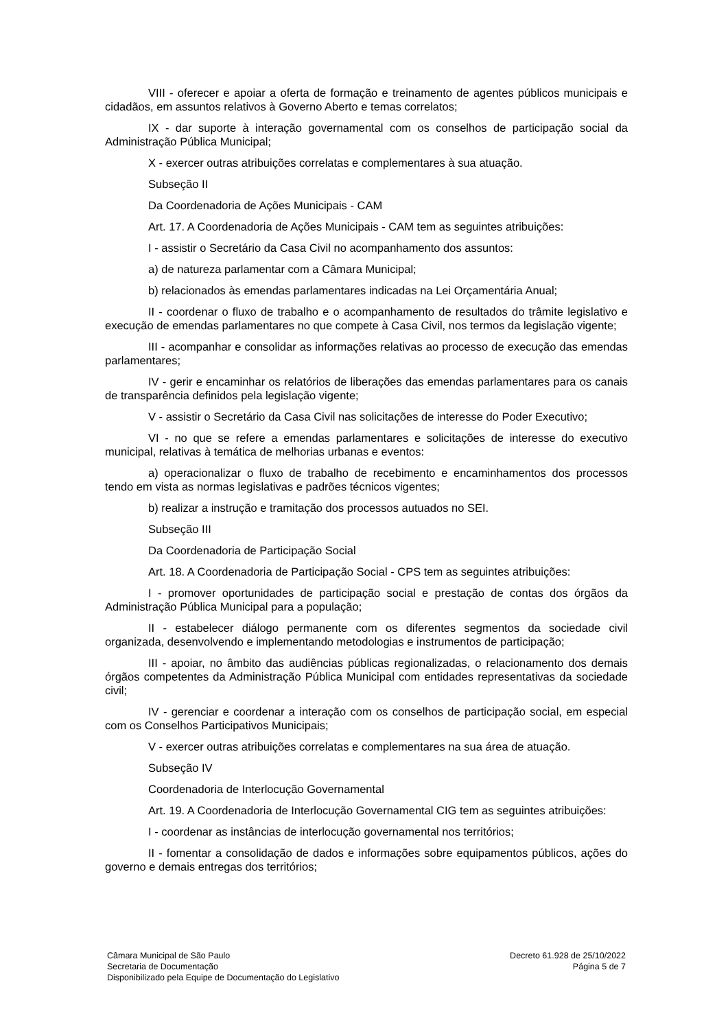VIII - oferecer e apoiar a oferta de formação e treinamento de agentes públicos municipais e cidadãos, em assuntos relativos à Governo Aberto e temas correlatos;
IX - dar suporte à interação governamental com os conselhos de participação social da Administração Pública Municipal;
X - exercer outras atribuições correlatas e complementares à sua atuação.
Subseção II
Da Coordenadoria de Ações Municipais - CAM
Art. 17. A Coordenadoria de Ações Municipais - CAM tem as seguintes atribuições:
I - assistir o Secretário da Casa Civil no acompanhamento dos assuntos:
a) de natureza parlamentar com a Câmara Municipal;
b) relacionados às emendas parlamentares indicadas na Lei Orçamentária Anual;
II - coordenar o fluxo de trabalho e o acompanhamento de resultados do trâmite legislativo e execução de emendas parlamentares no que compete à Casa Civil, nos termos da legislação vigente;
III - acompanhar e consolidar as informações relativas ao processo de execução das emendas parlamentares;
IV - gerir e encaminhar os relatórios de liberações das emendas parlamentares para os canais de transparência definidos pela legislação vigente;
V - assistir o Secretário da Casa Civil nas solicitações de interesse do Poder Executivo;
VI - no que se refere a emendas parlamentares e solicitações de interesse do executivo municipal, relativas à temática de melhorias urbanas e eventos:
a) operacionalizar o fluxo de trabalho de recebimento e encaminhamentos dos processos tendo em vista as normas legislativas e padrões técnicos vigentes;
b) realizar a instrução e tramitação dos processos autuados no SEI.
Subseção III
Da Coordenadoria de Participação Social
Art. 18. A Coordenadoria de Participação Social - CPS tem as seguintes atribuições:
I - promover oportunidades de participação social e prestação de contas dos órgãos da Administração Pública Municipal para a população;
II - estabelecer diálogo permanente com os diferentes segmentos da sociedade civil organizada, desenvolvendo e implementando metodologias e instrumentos de participação;
III - apoiar, no âmbito das audiências públicas regionalizadas, o relacionamento dos demais órgãos competentes da Administração Pública Municipal com entidades representativas da sociedade civil;
IV - gerenciar e coordenar a interação com os conselhos de participação social, em especial com os Conselhos Participativos Municipais;
V - exercer outras atribuições correlatas e complementares na sua área de atuação.
Subseção IV
Coordenadoria de Interlocução Governamental
Art. 19. A Coordenadoria de Interlocução Governamental CIG tem as seguintes atribuições:
I - coordenar as instâncias de interlocução governamental nos territórios;
II - fomentar a consolidação de dados e informações sobre equipamentos públicos, ações do governo e demais entregas dos territórios;
Câmara Municipal de São Paulo
Secretaria de Documentação
Disponibilizado pela Equipe de Documentação do Legislativo
Decreto 61.928 de 25/10/2022
Página 5 de 7